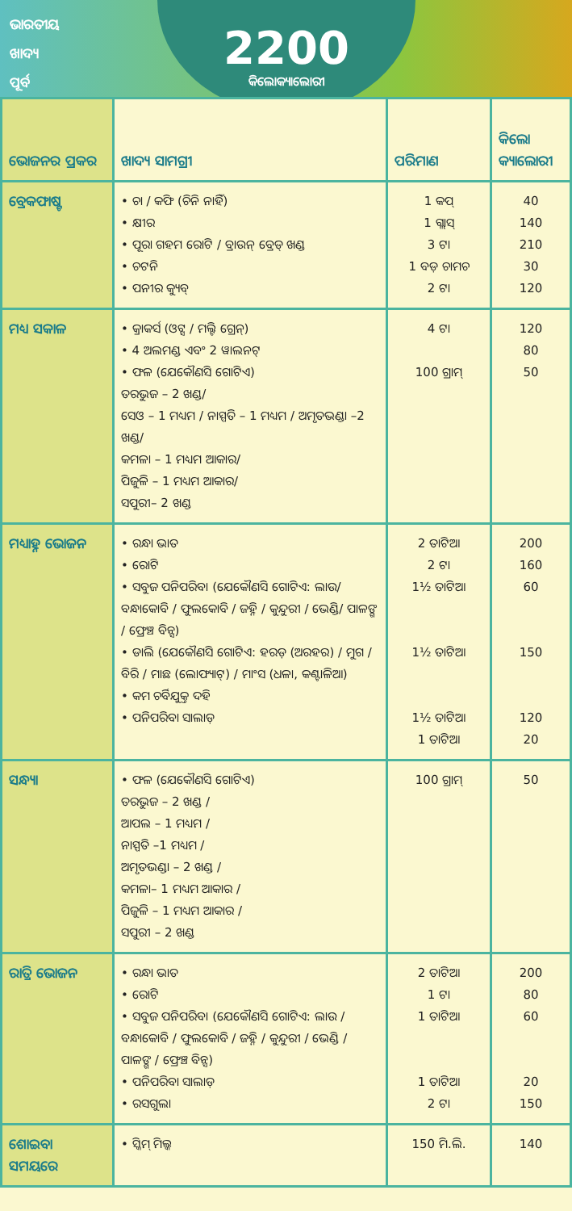ଭାରତୀୟ
ଖାଦ୍ୟ
ପୂର୍ବ
2200
କିଲୋକ୍ୟାଲୋରୀ
| ଭୋଜନର ପ୍ରକର | ଖାଦ୍ୟ ସାମଗ୍ରୀ | ପରିମାଣ | କିଲୋ କ୍ୟାଲୋରୀ |
| --- | --- | --- | --- |
| ବ୍ରେକଫାଷ୍ଟ | • ଚା / କଫି (ଚିନି ନାହିଁ) • କ୍ଷୀର • ପୂରା ଗହମ ରୋଟି / ବ୍ରାଉନ୍ ବ୍ରେଡ୍ ଖଣ୍ଡ • ଚଟନି • ପନୀର କ୍ୟୁବ୍ | 1 କପ୍ 1 ଗ୍ଲାସ୍ 3 ଟା 1 ବଡ଼ ଚାମଚ 2 ଟା | 40 140 210 30 120 |
| ମଧ୍ୟ ସକାଳ | • କ୍ରାକର୍ସ (ଓଟ୍ସ / ମଲ୍ଟି ଗ୍ରେନ୍) • 4 ଅଲମଣ୍ଡ ଏବଂ 2 ୱାଲନଟ୍ • ଫଳ (ଯେକୌଣସି ଗୋଟିଏ) ତରଭୁଜ – 2 ଖଣ୍ଡ/ ସେଓ – 1 ମଧ୍ୟମ / ନାସ୍ପତି – 1 ମଧ୍ୟମ / ଅମୃତଭଣ୍ଡା –2 ଖଣ୍ଡ/ କମଳା – 1 ମଧ୍ୟମ ଆକାର/ ପିଜୁଳି – 1 ମଧ୍ୟମ ଆକାର/ ସପୁରୀ– 2 ଖଣ୍ଡ | 4 ଟା 100 ଗ୍ରାମ୍ | 120 80 50 |
| ମଧ୍ୟାହ୍ନ ଭୋଜନ | • ରନ୍ଧା ଭାତ • ରୋଟି • ସବୁଜ ପନିପରିବା (ଯେକୌଣସି ଗୋଟିଏ: ଲାଉ/ ବନ୍ଧାକୋବି / ଫୁଲକୋବି / ଜହ୍ନି / କୁନ୍ଦୁରୀ / ଭେଣ୍ଡି/ ପାଳଙ୍ଗ / ଫ୍ରେଞ୍ଚ ବିନ୍ସ) • ଡାଲି (ଯେକୌଣସି ଗୋଟିଏ: ହରଡ଼ (ଅରହର) / ମୁଗ / ବିରି / ମାଛ (ଲୋଫ୍ୟାଟ୍) / ମାଂସ (ଧଳା, କଣ୍ଟାଳିଆ) • କମ ଚର୍ବିଯୁକ୍ତ ଦହି • ପନିପରିବା ସାଲାଡ଼ | 2 ତାଟିଆ 2 ଟା 1½ ତାଟିଆ 1½ ତାଟିଆ 1½ ତାଟିଆ 1 ତାଟିଆ | 200 160 60 150 120 20 |
| ସନ୍ଧ୍ୟା | • ଫଳ (ଯେକୌଣସି ଗୋଟିଏ) ତରଭୁଜ – 2 ଖଣ୍ଡ / ଆପଲ – 1 ମଧ୍ୟମ / ନାସ୍ପତି –1 ମଧ୍ୟମ / ଅମୃତଭଣ୍ଡା – 2 ଖଣ୍ଡ / କମଳା– 1 ମଧ୍ୟମ ଆକାର / ପିଜୁଳି – 1 ମଧ୍ୟମ ଆକାର / ସପୁରୀ – 2 ଖଣ୍ଡ | 100 ଗ୍ରାମ୍ | 50 |
| ରାତ୍ରି ଭୋଜନ | • ରନ୍ଧା ଭାତ • ରୋଟି • ସବୁଜ ପନିପରିବା (ଯେକୌଣସି ଗୋଟିଏ: ଲାଉ / ବନ୍ଧାକୋବି / ଫୁଲକୋବି / ଜହ୍ନି / କୁନ୍ଦୁରୀ / ଭେଣ୍ଡି / ପାଳଙ୍ଗ / ଫ୍ରେଞ୍ଚ ବିନ୍ସ) • ପନିପରିବା ସାଲାଡ଼ • ରସଗୁଲା | 2 ତାଟିଆ 1 ଟା 1 ତାଟିଆ 1 ତାଟିଆ 2 ଟା | 200 80 60 20 150 |
| ଶୋଇବା ସମୟରେ | • ସ୍କିମ୍ ମିଲ୍କ | 150 ମି.ଲି. | 140 |